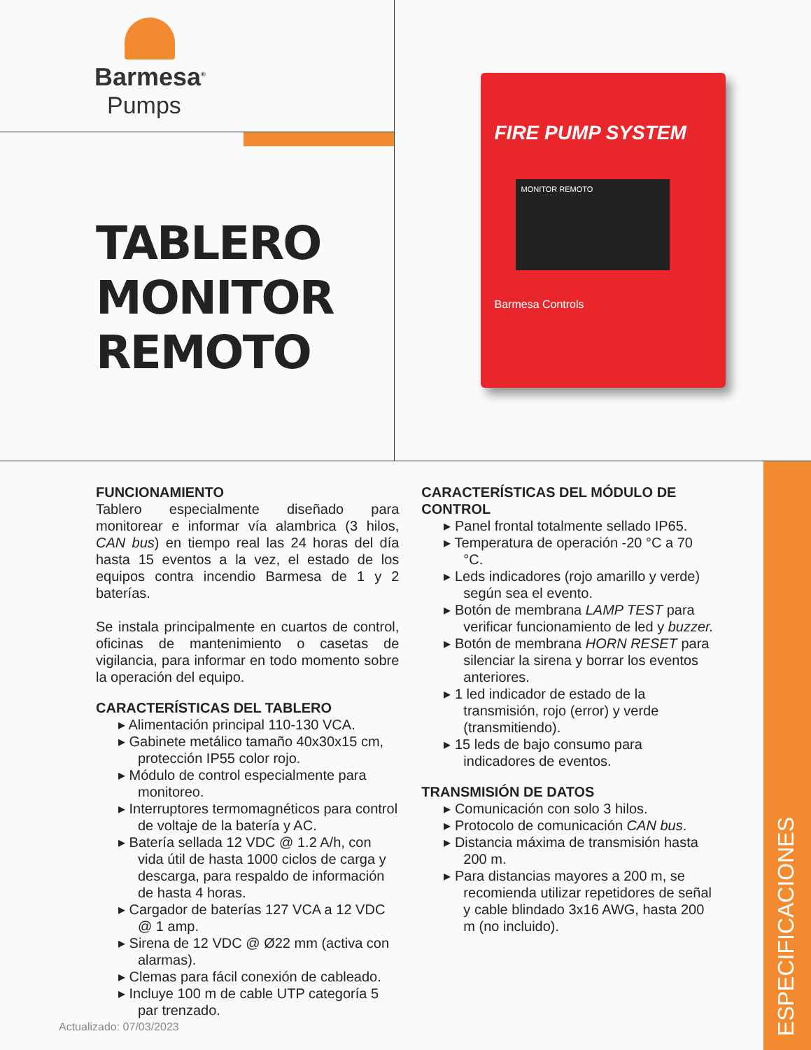Barmesa<sup>®</sup>
Pumps
TABLERO
MONITOR
REMOTO
FIRE PUMP SYSTEM
MONITOR REMOTO
Barmesa Controls
FUNCIONAMIENTO
Tablero especialmente diseñado para monitorear e informar vía alambrica (3 hilos, CAN bus) en tiempo real las 24 horas del día hasta 15 eventos a la vez, el estado de los equipos contra incendio Barmesa de 1 y 2 baterías.
Se instala principalmente en cuartos de control, oficinas de mantenimiento o casetas de vigilancia, para informar en todo momento sobre la operación del equipo.
CARACTERÍSTICAS DEL TABLERO
▸ Alimentación principal 110-130 VCA.
▸ Gabinete metálico tamaño 40x30x15 cm, protección IP55 color rojo.
▸ Módulo de control especialmente para monitoreo.
▸ Interruptores termomagnéticos para control de voltaje de la batería y AC.
▸ Batería sellada 12 VDC @ 1.2 A/h, con vida útil de hasta 1000 ciclos de carga y descarga, para respaldo de información de hasta 4 horas.
▸ Cargador de baterías 127 VCA a 12 VDC @ 1 amp.
▸ Sirena de 12 VDC @ Ø22 mm (activa con alarmas).
▸ Clemas para fácil conexión de cableado.
▸ Incluye 100 m de cable UTP categoría 5 par trenzado.
CARACTERÍSTICAS DEL MÓDULO DE CONTROL
▸ Panel frontal totalmente sellado IP65.
▸ Temperatura de operación -20 °C a 70 °C.
▸ Leds indicadores (rojo amarillo y verde) según sea el evento.
▸ Botón de membrana LAMP TEST para verificar funcionamiento de led y buzzer.
▸ Botón de membrana HORN RESET para silenciar la sirena y borrar los eventos anteriores.
▸ 1 led indicador de estado de la transmisión, rojo (error) y verde (transmitiendo).
▸ 15 leds de bajo consumo para indicadores de eventos.
TRANSMISIÓN DE DATOS
▸ Comunicación con solo 3 hilos.
▸ Protocolo de comunicación CAN bus.
▸ Distancia máxima de transmisión hasta 200 m.
▸ Para distancias mayores a 200 m, se recomienda utilizar repetidores de señal y cable blindado 3x16 AWG, hasta 200 m (no incluido).
Actualizado: 07/03/2023
ESPECIFICACIONES